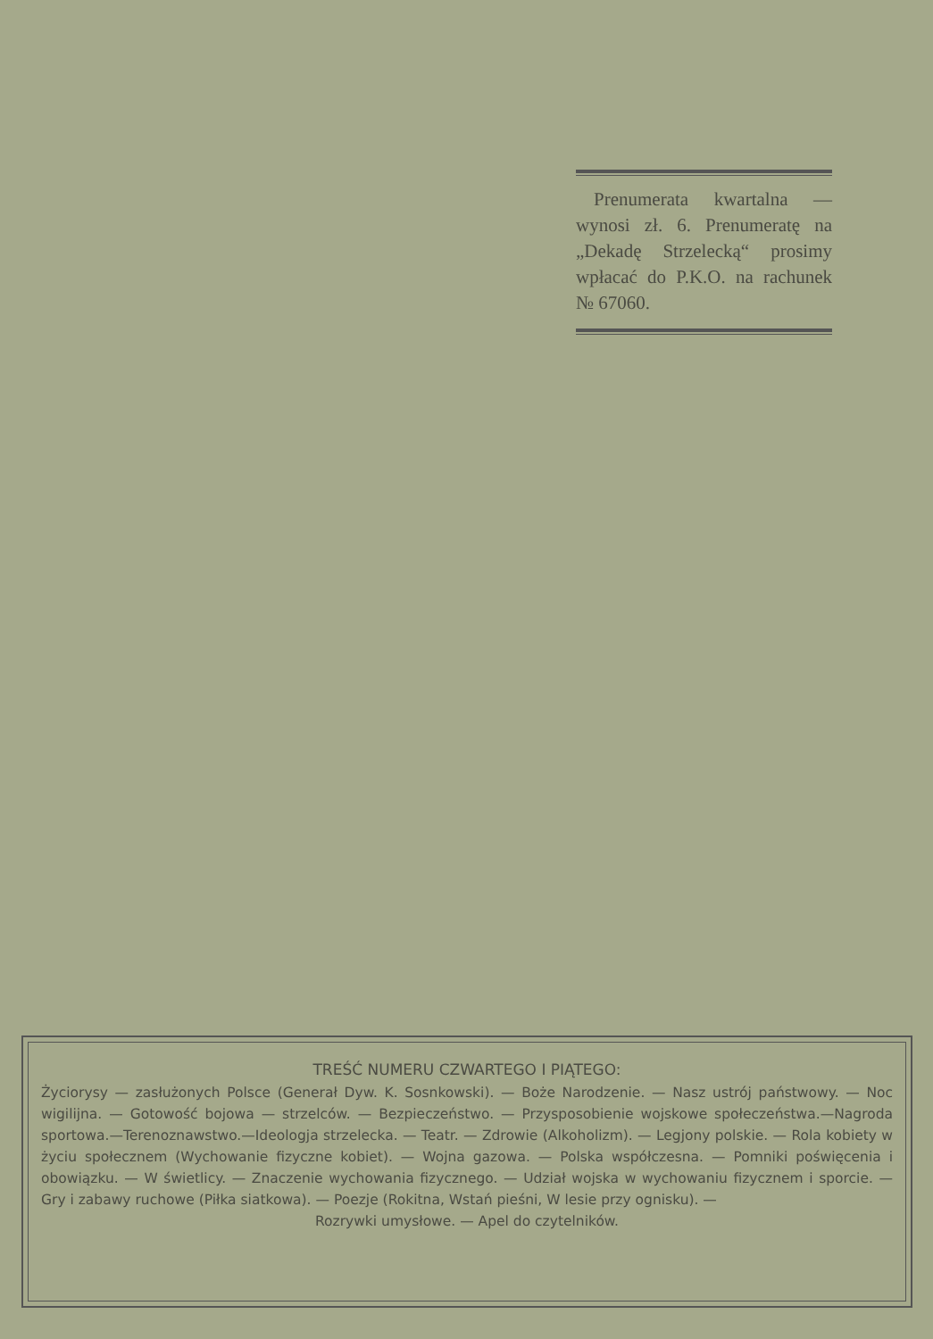Prenumerata kwartalna — wynosi zł. 6. Prenumeratę na „Dekadę Strzelecką“ prosimy wpłacać do P.K.O. na rachunek № 67060.
TREŚĆ NUMERU CZWARTEGO I PIĄTEGO:
Życiorysy — zasłużonych Polsce (Generał Dyw. K. Sosnkowski). — Boże Narodzenie. — Nasz ustrój państwowy. — Noc wigilijna. — Gotowość bojowa — strzelców. — Bezpieczeństwo. — Przysposobienie wojskowe społeczeństwa.—Nagroda sportowa.—Terenoznawstwo.—Ideologja strzelecka. — Teatr. — Zdrowie (Alkoholizm). — Legjony polskie. — Rola kobiety w życiu społecznem (Wychowanie fizyczne kobiet). — Wojna gazowa. — Polska współczesna. — Pomniki poświęcenia i obowiązku. — W świetlicy. — Znaczenie wychowania fizycznego. — Udział wojska w wychowaniu fizycznem i sporcie. — Gry i zabawy ruchowe (Piłka siatkowa). — Poezje (Rokitna, Wstań pieśni, W lesie przy ognisku). —
Rozrywki umysłowe. — Apel do czytelników.